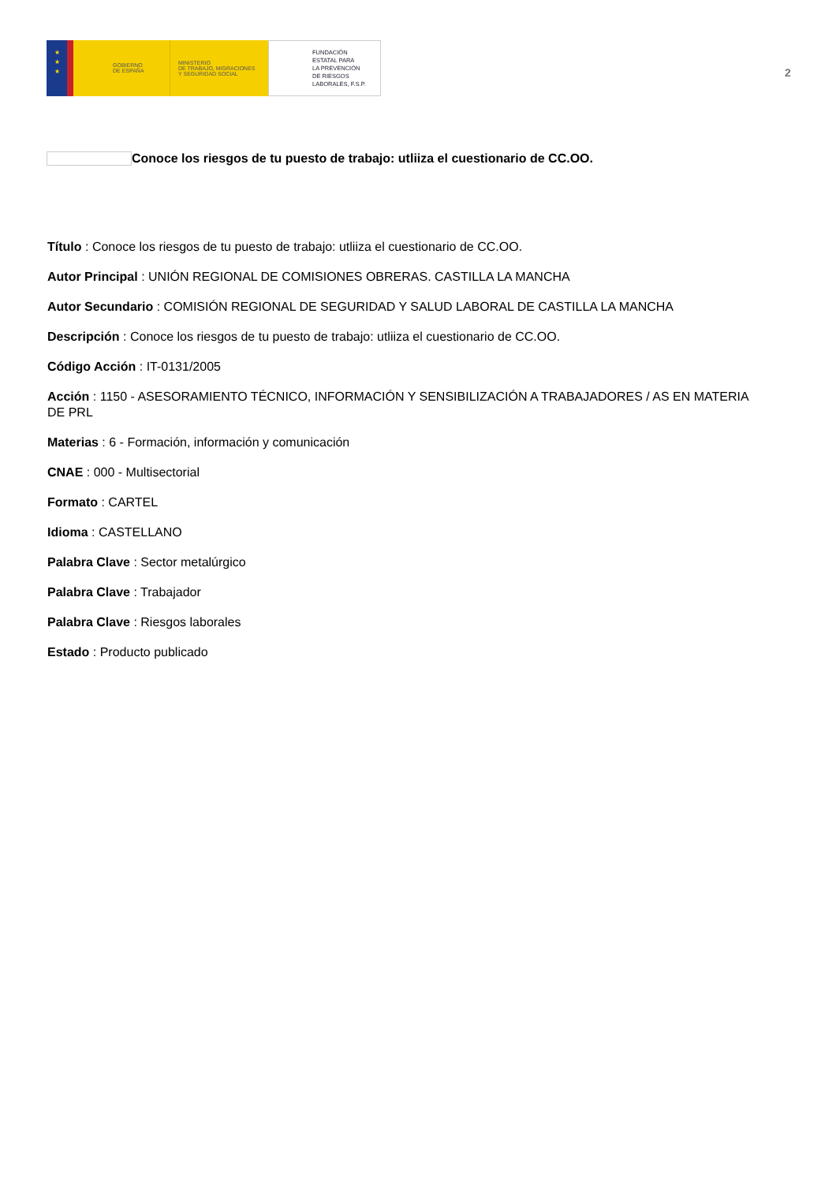★
★
★
GOBIERNO
DE ESPAÑA
MINISTERIO
DE TRABAJO, MIGRACIONES
Y SEGURIDAD SOCIAL
FUNDACIÓN
ESTATAL PARA
LA PREVENCIÓN
DE RIESGOS
LABORALES, F.S.P.
2
Conoce los riesgos de tu puesto de trabajo: utliiza el cuestionario de CC.OO.
Título : Conoce los riesgos de tu puesto de trabajo: utliiza el cuestionario de CC.OO.
Autor Principal : UNIÓN REGIONAL DE COMISIONES OBRERAS. CASTILLA LA MANCHA
Autor Secundario : COMISIÓN REGIONAL DE SEGURIDAD Y SALUD LABORAL DE CASTILLA LA MANCHA
Descripción : Conoce los riesgos de tu puesto de trabajo: utliiza el cuestionario de CC.OO.
Código Acción : IT-0131/2005
Acción : 1150 - ASESORAMIENTO TÉCNICO, INFORMACIÓN Y SENSIBILIZACIÓN A TRABAJADORES / AS EN MATERIA DE PRL
Materias : 6 - Formación, información y comunicación
CNAE : 000 - Multisectorial
Formato : CARTEL
Idioma : CASTELLANO
Palabra Clave : Sector metalúrgico
Palabra Clave : Trabajador
Palabra Clave : Riesgos laborales
Estado : Producto publicado